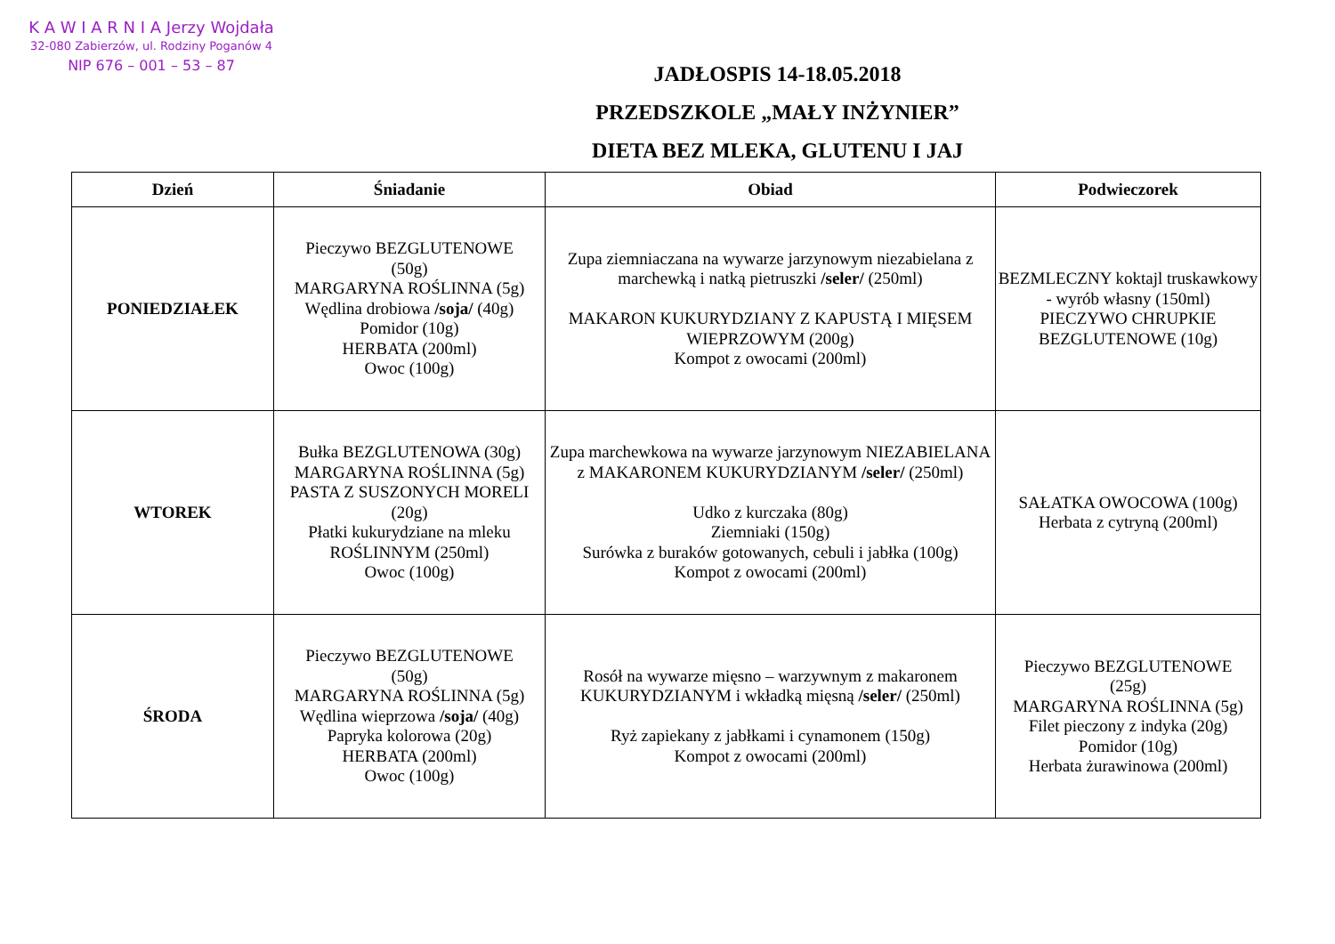K A W I A R N I A Jerzy Wojdała
32-080 Zabierzów, ul. Rodziny Poganów 4
NIP 676 – 001 – 53 – 87
JADŁOSPIS 14-18.05.2018
PRZEDSZKOLE „MAŁY INŻYNIER”
DIETA BEZ MLEKA, GLUTENU I JAJ
| Dzień | Śniadanie | Obiad | Podwieczorek |
| --- | --- | --- | --- |
| PONIEDZIAŁEK | Pieczywo BEZGLUTENOWE (50g) MARGARYNA ROŚLINNA (5g) Wędlina drobiowa /soja/ (40g) Pomidor (10g) HERBATA (200ml) Owoc (100g) | Zupa ziemniaczana na wywarze jarzynowym niezabielana z marchewką i natką pietruszki /seler/ (250ml) MAKARON KUKURYDZIANY Z KAPUSTĄ I MIĘSEM WIEPRZOWYM (200g) Kompot z owocami (200ml) | BEZMLECZNY koktajl truskawkowy - wyrób własny (150ml) PIECZYWO CHRUPKIE BEZGLUTENOWE (10g) |
| WTOREK | Bułka BEZGLUTENOWA (30g) MARGARYNA ROŚLINNA (5g) PASTA Z SUSZONYCH MORELI (20g) Płatki kukurydziane na mleku ROŚLINNYM (250ml) Owoc (100g) | Zupa marchewkowa na wywarze jarzynowym NIEZABIELANA z MAKARONEM KUKURYDZIANYM /seler/ (250ml) Udko z kurczaka (80g) Ziemniaki (150g) Surówka z buraków gotowanych, cebuli i jabłka (100g) Kompot z owocami (200ml) | SAŁATKA OWOCOWA (100g) Herbata z cytryną (200ml) |
| ŚRODA | Pieczywo BEZGLUTENOWE (50g) MARGARYNA ROŚLINNA (5g) Wędlina wieprzowa /soja/ (40g) Papryka kolorowa (20g) HERBATA (200ml) Owoc (100g) | Rosół na wywarze mięsno – warzywnym z makaronem KUKURYDZIANYM i wkładką mięsną /seler/ (250ml) Ryż zapiekany z jabłkami i cynamonem (150g) Kompot z owocami (200ml) | Pieczywo BEZGLUTENOWE (25g) MARGARYNA ROŚLINNA (5g) Filet pieczony z indyka (20g) Pomidor (10g) Herbata żurawinowa (200ml) |